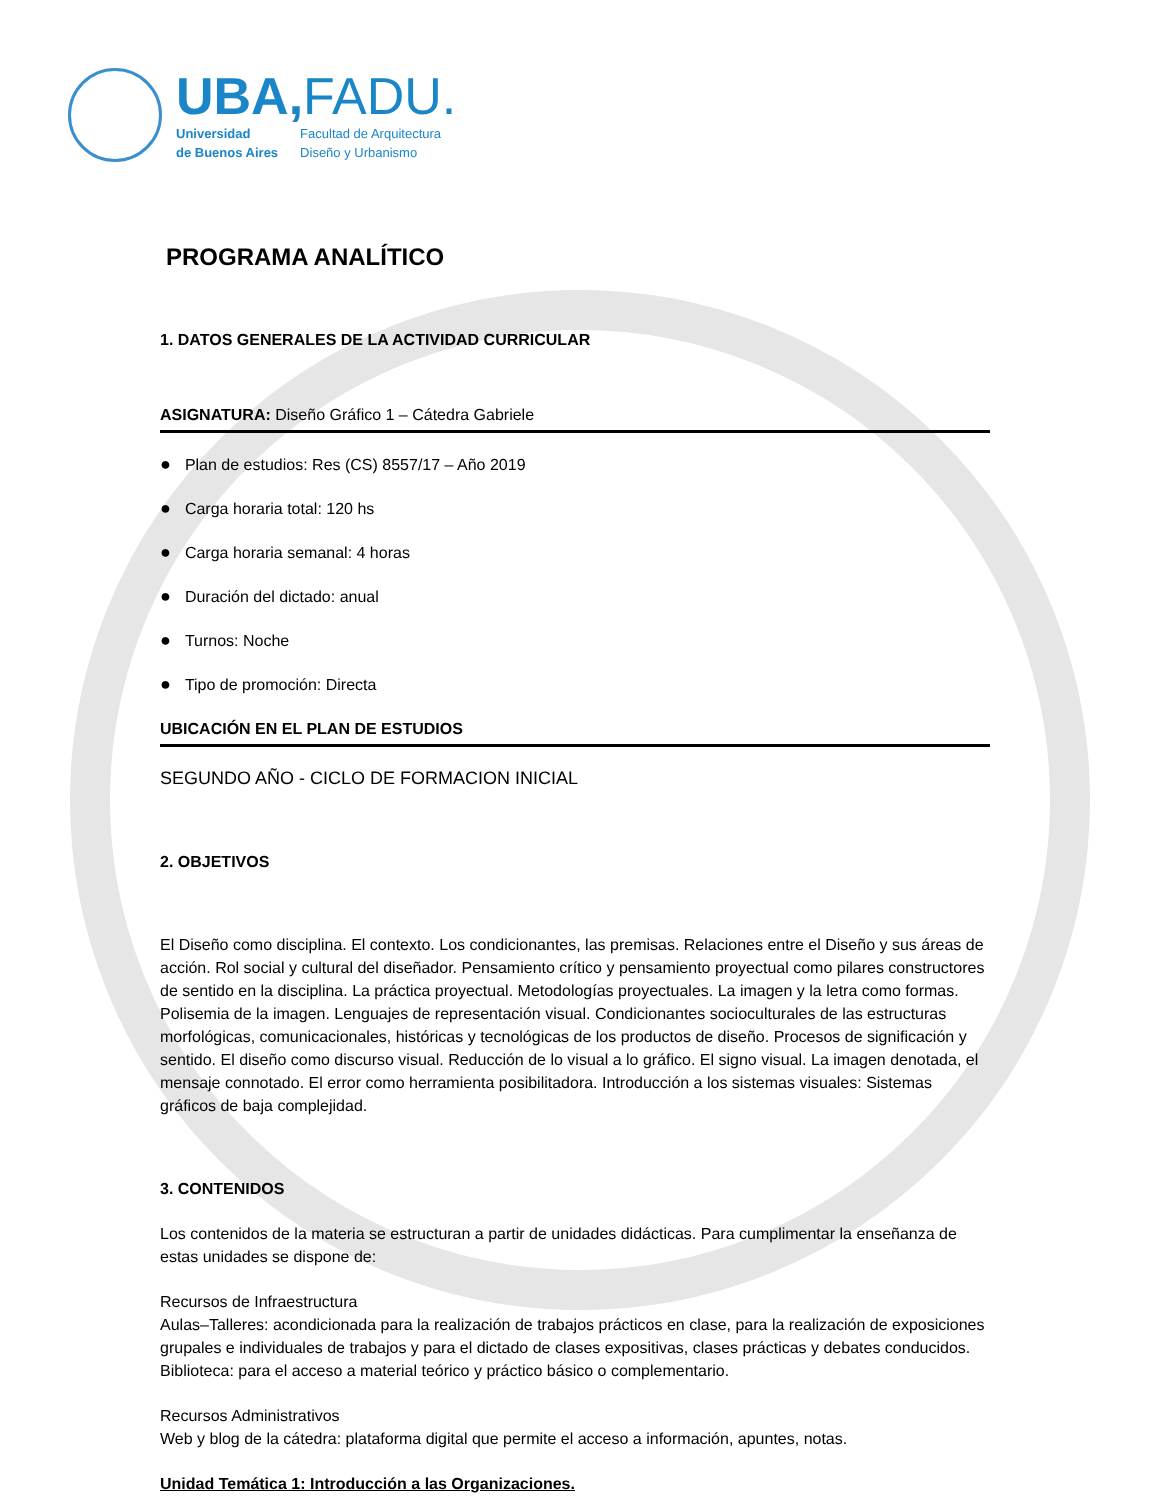UBA,FADU.
Universidad
de Buenos Aires
Facultad de Arquitectura
Diseño y Urbanismo
PROGRAMA ANALÍTICO
1. DATOS GENERALES DE LA ACTIVIDAD CURRICULAR
ASIGNATURA: Diseño Gráfico 1 – Cátedra Gabriele
● Plan de estudios: Res (CS) 8557/17 – Año 2019
● Carga horaria total: 120 hs
● Carga horaria semanal: 4 horas
● Duración del dictado: anual
● Turnos: Noche
● Tipo de promoción: Directa
UBICACIÓN EN EL PLAN DE ESTUDIOS
SEGUNDO AÑO - CICLO DE FORMACION INICIAL
2. OBJETIVOS
El Diseño como disciplina. El contexto. Los condicionantes, las premisas. Relaciones entre el Diseño y sus áreas de acción. Rol social y cultural del diseñador. Pensamiento crítico y pensamiento proyectual como pilares constructores de sentido en la disciplina. La práctica proyectual. Metodologías proyectuales. La imagen y la letra como formas. Polisemia de la imagen. Lenguajes de representación visual. Condicionantes socioculturales de las estructuras morfológicas, comunicacionales, históricas y tecnológicas de los productos de diseño. Procesos de significación y sentido. El diseño como discurso visual. Reducción de lo visual a lo gráfico. El signo visual. La imagen denotada, el mensaje connotado. El error como herramienta posibilitadora. Introducción a los sistemas visuales: Sistemas gráficos de baja complejidad.
3. CONTENIDOS
Los contenidos de la materia se estructuran a partir de unidades didácticas. Para cumplimentar la enseñanza de estas unidades se dispone de:
Recursos de Infraestructura
Aulas–Talleres: acondicionada para la realización de trabajos prácticos en clase, para la realización de exposiciones grupales e individuales de trabajos y para el dictado de clases expositivas, clases prácticas y debates conducidos.
Biblioteca: para el acceso a material teórico y práctico básico o complementario.
Recursos Administrativos
Web y blog de la cátedra: plataforma digital que permite el acceso a información, apuntes, notas.
Unidad Temática 1: Introducción a las Organizaciones.